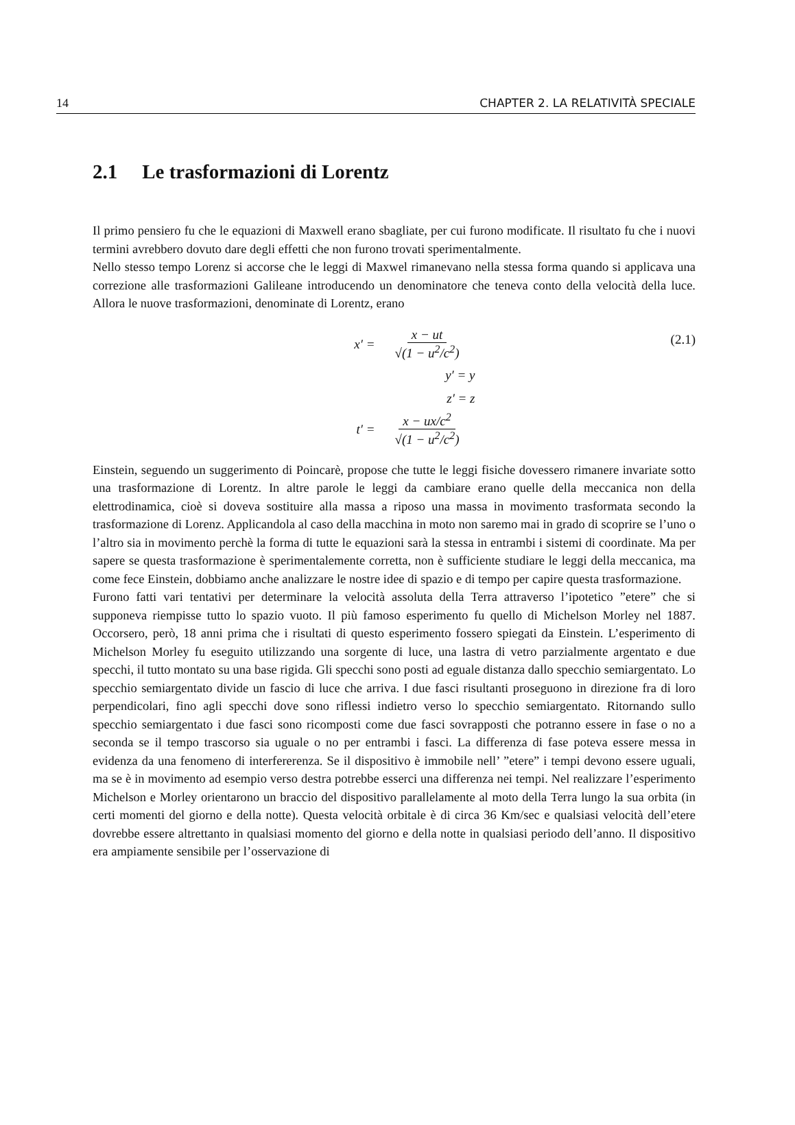14 CHAPTER 2. LA RELATIVITÀ SPECIALE
2.1 Le trasformazioni di Lorentz
Il primo pensiero fu che le equazioni di Maxwell erano sbagliate, per cui furono modificate. Il risultato fu che i nuovi termini avrebbero dovuto dare degli effetti che non furono trovati sperimentalmente.
Nello stesso tempo Lorenz si accorse che le leggi di Maxwel rimanevano nella stessa forma quando si applicava una correzione alle trasformazioni Galileane introducendo un denominatore che teneva conto della velocità della luce. Allora le nuove trasformazioni, denominate di Lorentz, erano
(2.1)
x′ = x − ut √(1 − u<sup>2</sup>/c<sup>2</sup>)
y′ = y
z′ = z
t′ = x − ux/c<sup>2</sup> √(1 − u<sup>2</sup>/c<sup>2</sup>)
Einstein, seguendo un suggerimento di Poincarè, propose che tutte le leggi fisiche dovessero rimanere invariate sotto una trasformazione di Lorentz. In altre parole le leggi da cambiare erano quelle della meccanica non della elettrodinamica, cioè si doveva sostituire alla massa a riposo una massa in movimento trasformata secondo la trasformazione di Lorenz. Applicandola al caso della macchina in moto non saremo mai in grado di scoprire se l’uno o l’altro sia in movimento perchè la forma di tutte le equazioni sarà la stessa in entrambi i sistemi di coordinate. Ma per sapere se questa trasformazione è sperimentalemente corretta, non è sufficiente studiare le leggi della meccanica, ma come fece Einstein, dobbiamo anche analizzare le nostre idee di spazio e di tempo per capire questa trasformazione.
Furono fatti vari tentativi per determinare la velocità assoluta della Terra attraverso l’ipotetico ”etere” che si supponeva riempisse tutto lo spazio vuoto. Il più famoso esperimento fu quello di Michelson Morley nel 1887. Occorsero, però, 18 anni prima che i risultati di questo esperimento fossero spiegati da Einstein. L’esperimento di Michelson Morley fu eseguito utilizzando una sorgente di luce, una lastra di vetro parzialmente argentato e due specchi, il tutto montato su una base rigida. Gli specchi sono posti ad eguale distanza dallo specchio semiargentato. Lo specchio semiargentato divide un fascio di luce che arriva. I due fasci risultanti proseguono in direzione fra di loro perpendicolari, fino agli specchi dove sono riflessi indietro verso lo specchio semiargentato. Ritornando sullo specchio semiargentato i due fasci sono ricomposti come due fasci sovrapposti che potranno essere in fase o no a seconda se il tempo trascorso sia uguale o no per entrambi i fasci. La differenza di fase poteva essere messa in evidenza da una fenomeno di interfererenza. Se il dispositivo è immobile nell’ ”etere” i tempi devono essere uguali, ma se è in movimento ad esempio verso destra potrebbe esserci una differenza nei tempi. Nel realizzare l’esperimento Michelson e Morley orientarono un braccio del dispositivo parallelamente al moto della Terra lungo la sua orbita (in certi momenti del giorno e della notte). Questa velocità orbitale è di circa 36 Km/sec e qualsiasi velocità dell’etere dovrebbe essere altrettanto in qualsiasi momento del giorno e della notte in qualsiasi periodo dell’anno. Il dispositivo era ampiamente sensibile per l’osservazione di